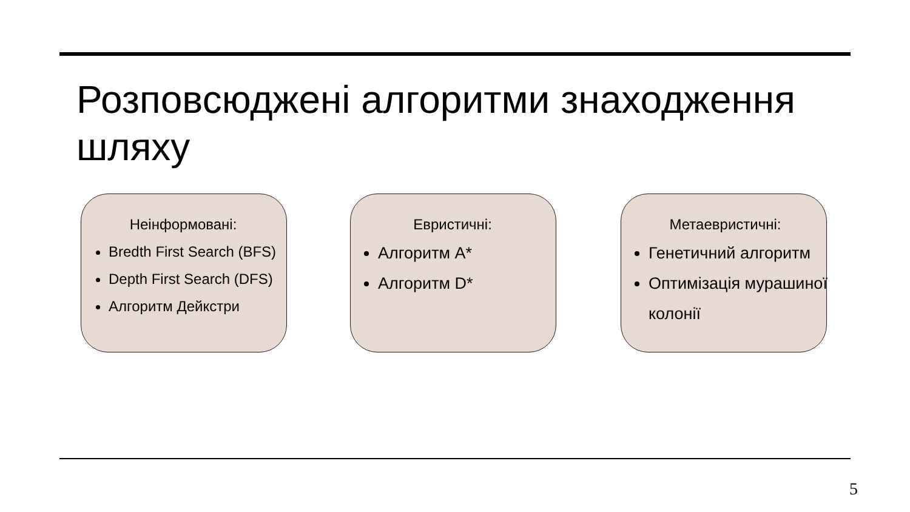Розповсюджені алгоритми знаходження шляху
Неінформовані:
Bredth First Search (BFS)
Depth First Search (DFS)
Алгоритм Дейкстри
Евристичні:
Алгоритм A*
Алгоритм D*
Метаевристичні:
Генетичний алгоритм
Оптимізація мурашиної колонії
5